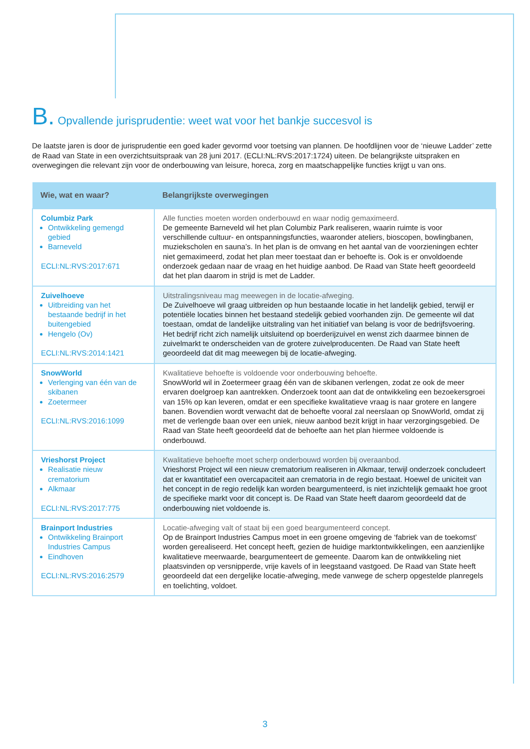B. Opvallende jurisprudentie: weet wat voor het bankje succesvol is
De laatste jaren is door de jurisprudentie een goed kader gevormd voor toetsing van plannen. De hoofdlijnen voor de ‘nieuwe Ladder’ zette de Raad van State in een overzichtsuitspraak van 28 juni 2017. (ECLI:NL:RVS:2017:1724) uiteen. De belangrijkste uitspraken en overwegingen die relevant zijn voor de onderbouwing van leisure, horeca, zorg en maatschappelijke functies krijgt u van ons.
| Wie, wat en waar? | Belangrijkste overwegingen |
| --- | --- |
| Columbiz Park Ontwikkeling gemengd gebied Barneveld ECLI:NL:RVS:2017:671 | Alle functies moeten worden onderbouwd en waar nodig gemaximeerd. De gemeente Barneveld wil het plan Columbiz Park realiseren, waarin ruimte is voor verschillende cultuur- en ontspanningsfuncties, waaronder ateliers, bioscopen, bowlingbanen, muziekscholen en sauna’s. In het plan is de omvang en het aantal van de voorzieningen echter niet gemaximeerd, zodat het plan meer toestaat dan er behoefte is. Ook is er onvoldoende onderzoek gedaan naar de vraag en het huidige aanbod. De Raad van State heeft geoordeeld dat het plan daarom in strijd is met de Ladder. |
| Zuivelhoeve Uitbreiding van het bestaande bedrijf in het buitengebied Hengelo (Ov) ECLI:NL:RVS:2014:1421 | Uitstralingsniveau mag meewegen in de locatie-afweging. De Zuivelhoeve wil graag uitbreiden op hun bestaande locatie in het landelijk gebied, terwijl er potentiële locaties binnen het bestaand stedelijk gebied voorhanden zijn. De gemeente wil dat toestaan, omdat de landelijke uitstraling van het initiatief van belang is voor de bedrijfsvoering. Het bedrijf richt zich namelijk uitsluitend op boerderijzuivel en wenst zich daarmee binnen de zuivelmarkt te onderscheiden van de grotere zuivelproducenten. De Raad van State heeft geoordeeld dat dit mag meewegen bij de locatie-afweging. |
| SnowWorld Verlenging van één van de skibanen Zoetermeer ECLI:NL:RVS:2016:1099 | Kwalitatieve behoefte is voldoende voor onderbouwing behoefte. SnowWorld wil in Zoetermeer graag één van de skibanen verlengen, zodat ze ook de meer ervaren doelgroep kan aantrekken. Onderzoek toont aan dat de ontwikkeling een bezoekersgroei van 15% op kan leveren, omdat er een specifieke kwalitatieve vraag is naar grotere en langere banen. Bovendien wordt verwacht dat de behoefte vooral zal neerslaan op SnowWorld, omdat zij met de verlengde baan over een uniek, nieuw aanbod bezit krijgt in haar verzorgingsgebied. De Raad van State heeft geoordeeld dat de behoefte aan het plan hiermee voldoende is onderbouwd. |
| Vrieshorst Project Realisatie nieuw crematorium Alkmaar ECLI:NL:RVS:2017:775 | Kwalitatieve behoefte moet scherp onderbouwd worden bij overaanbod. Vrieshorst Project wil een nieuw crematorium realiseren in Alkmaar, terwijl onderzoek concludeert dat er kwantitatief een overcapaciteit aan crematoria in de regio bestaat. Hoewel de uniciteit van het concept in de regio redelijk kan worden beargumenteerd, is niet inzichtelijk gemaakt hoe groot de specifieke markt voor dit concept is. De Raad van State heeft daarom geoordeeld dat de onderbouwing niet voldoende is. |
| Brainport Industries Ontwikkeling Brainport Industries Campus Eindhoven ECLI:NL:RVS:2016:2579 | Locatie-afweging valt of staat bij een goed beargumenteerd concept. Op de Brainport Industries Campus moet in een groene omgeving de ‘fabriek van de toekomst’ worden gerealiseerd. Het concept heeft, gezien de huidige marktontwikkelingen, een aanzienlijke kwalitatieve meerwaarde, beargumenteert de gemeente. Daarom kan de ontwikkeling niet plaatsvinden op versnipperde, vrije kavels of in leegstaand vastgoed. De Raad van State heeft geoordeeld dat een dergelijke locatie-afweging, mede vanwege de scherp opgestelde planregels en toelichting, voldoet. |
3